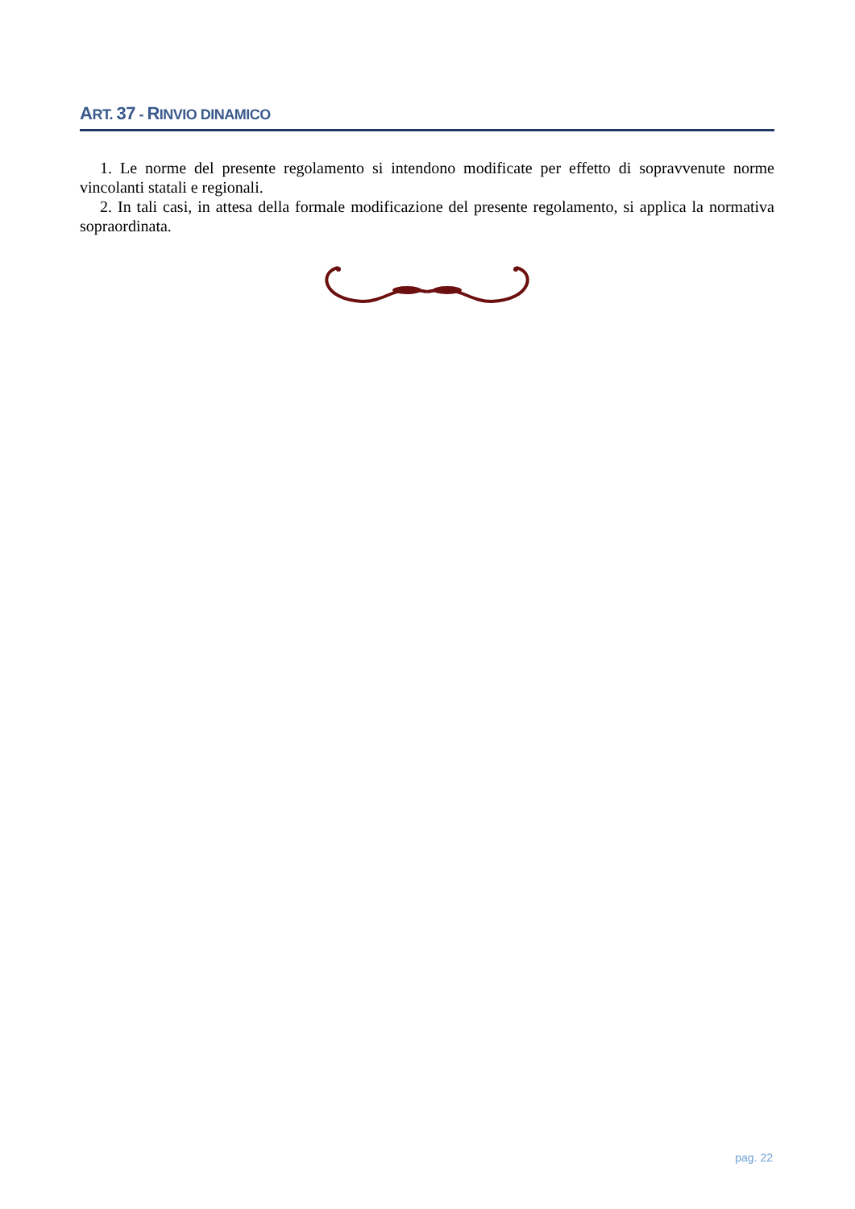ART. 37 - RINVIO DINAMICO
1. Le norme del presente regolamento si intendono modificate per effetto di sopravvenute norme vincolanti statali e regionali.
2. In tali casi, in attesa della formale modificazione del presente regolamento, si applica la normativa sopraordinata.
pag. 22